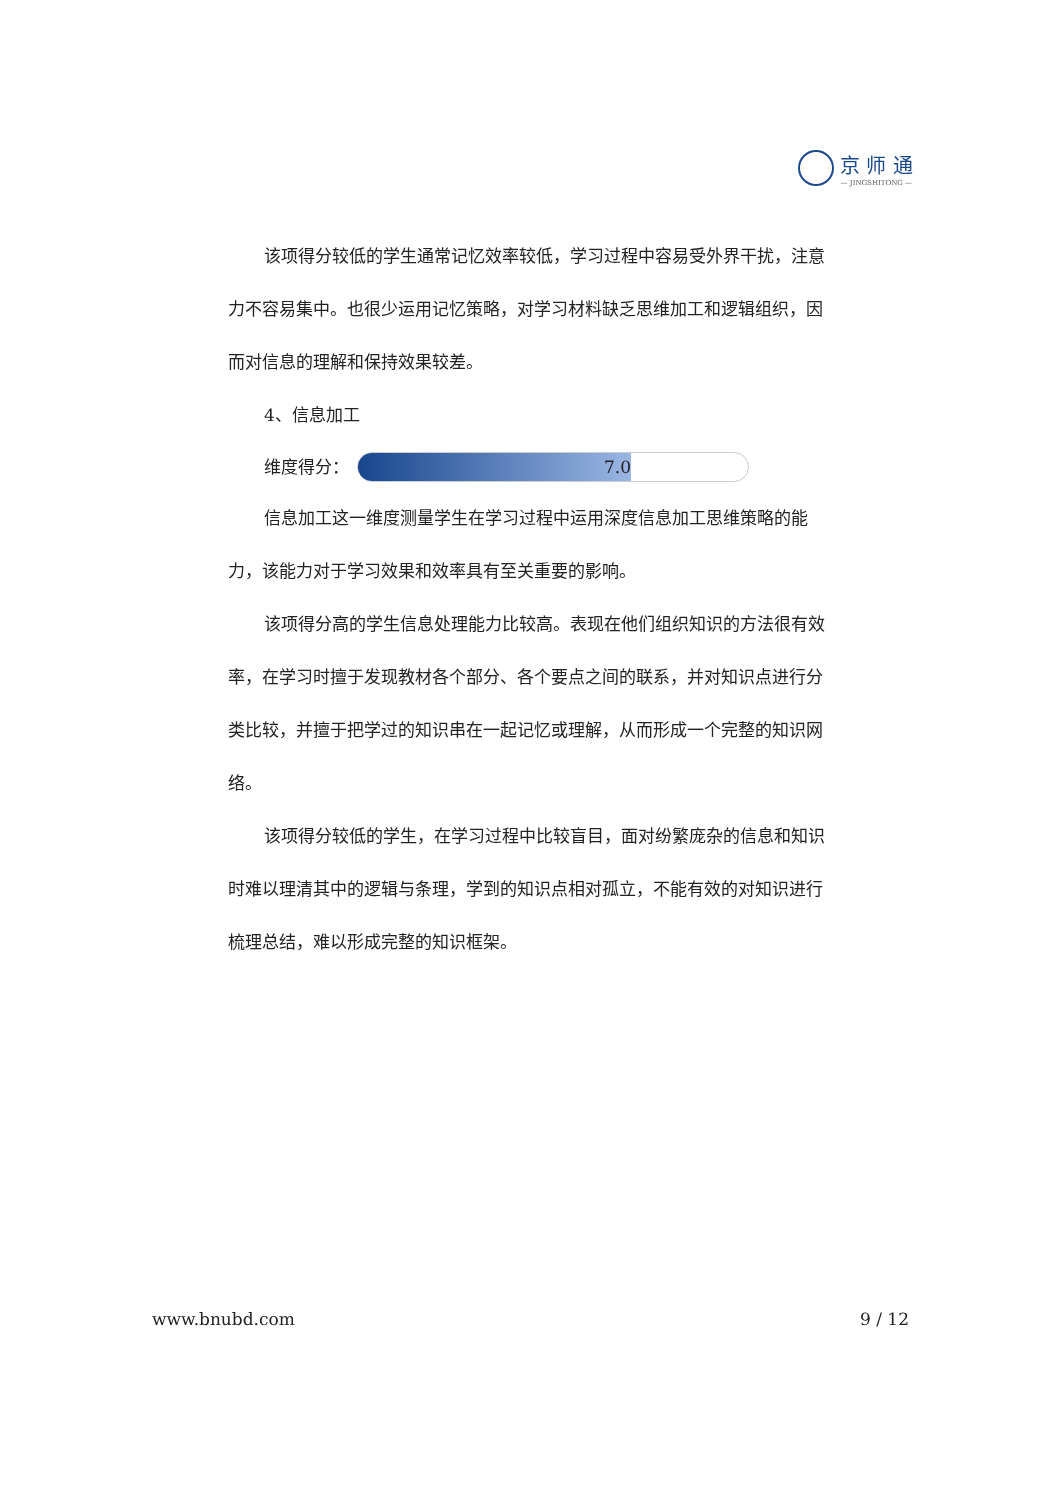京 师 通
— JINGSHITONG —
该项得分较低的学生通常记忆效率较低，学习过程中容易受外界干扰，注意力不容易集中。也很少运用记忆策略，对学习材料缺乏思维加工和逻辑组织，因而对信息的理解和保持效果较差。
4、信息加工
维度得分：
7.0
信息加工这一维度测量学生在学习过程中运用深度信息加工思维策略的能力，该能力对于学习效果和效率具有至关重要的影响。
该项得分高的学生信息处理能力比较高。表现在他们组织知识的方法很有效率，在学习时擅于发现教材各个部分、各个要点之间的联系，并对知识点进行分类比较，并擅于把学过的知识串在一起记忆或理解，从而形成一个完整的知识网络。
该项得分较低的学生，在学习过程中比较盲目，面对纷繁庞杂的信息和知识时难以理清其中的逻辑与条理，学到的知识点相对孤立，不能有效的对知识进行梳理总结，难以形成完整的知识框架。
www.bnubd.com 9 / 12